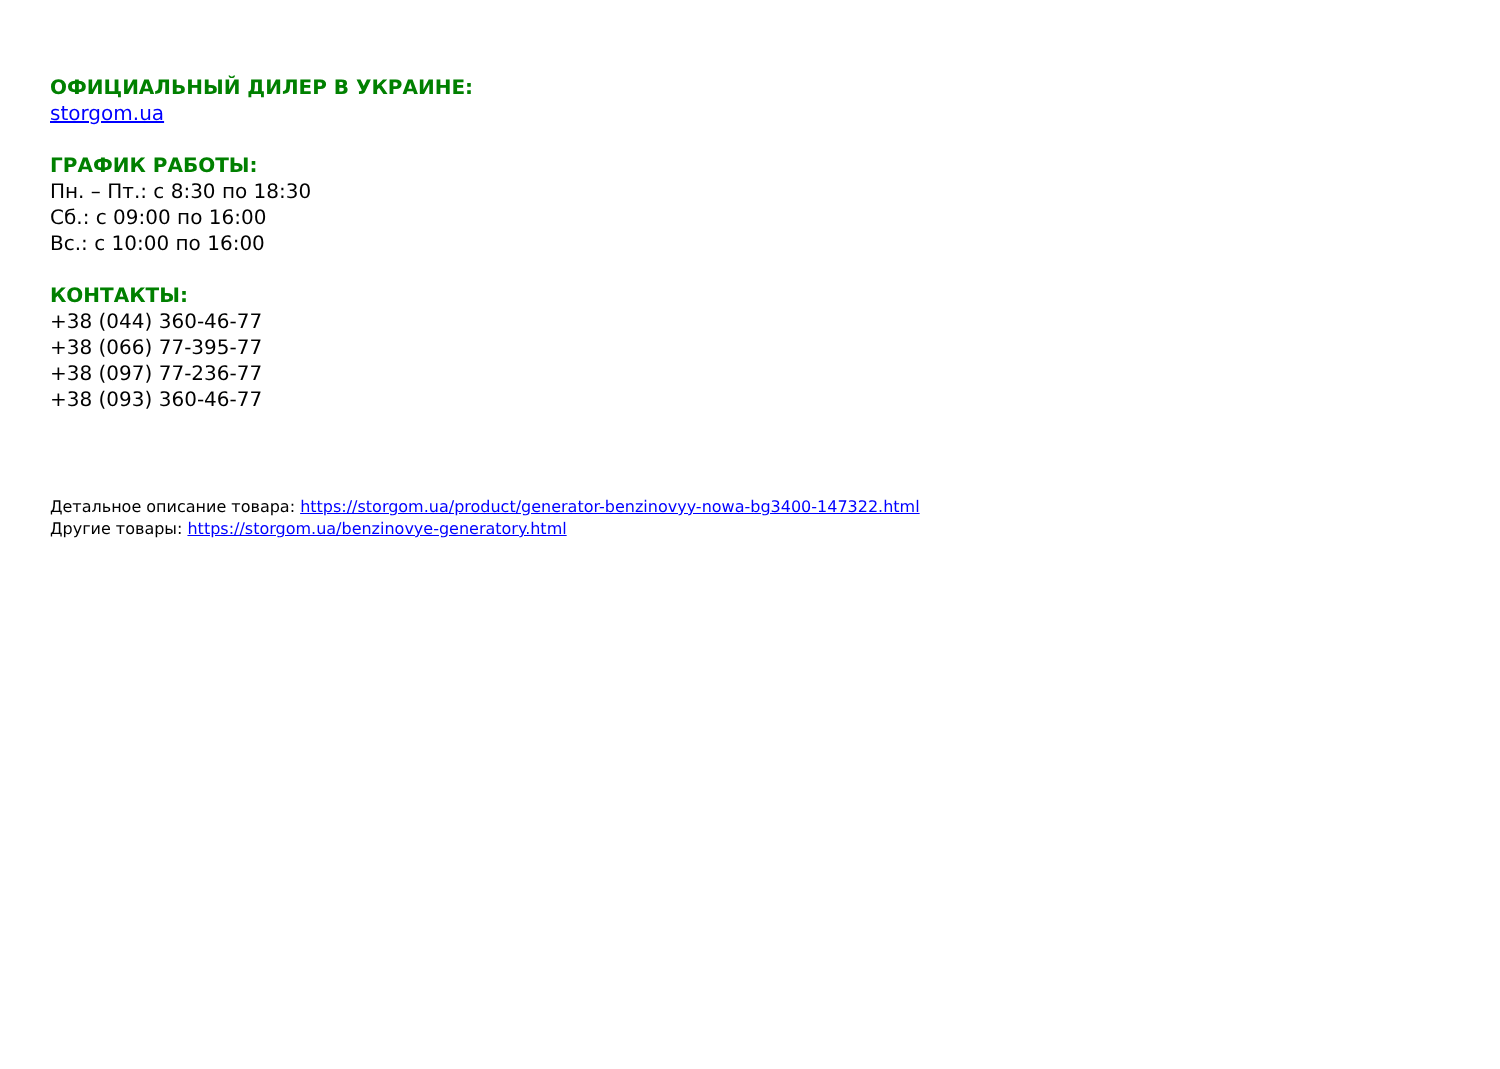ОФИЦИАЛЬНЫЙ ДИЛЕР В УКРАИНЕ:
storgom.ua
ГРАФИК РАБОТЫ:
Пн. – Пт.: с 8:30 по 18:30
Сб.: с 09:00 по 16:00
Вс.: с 10:00 по 16:00
КОНТАКТЫ:
+38 (044) 360-46-77
+38 (066) 77-395-77
+38 (097) 77-236-77
+38 (093) 360-46-77
Детальное описание товара: https://storgom.ua/product/generator-benzinovyy-nowa-bg3400-147322.html
Другие товары: https://storgom.ua/benzinovye-generatory.html